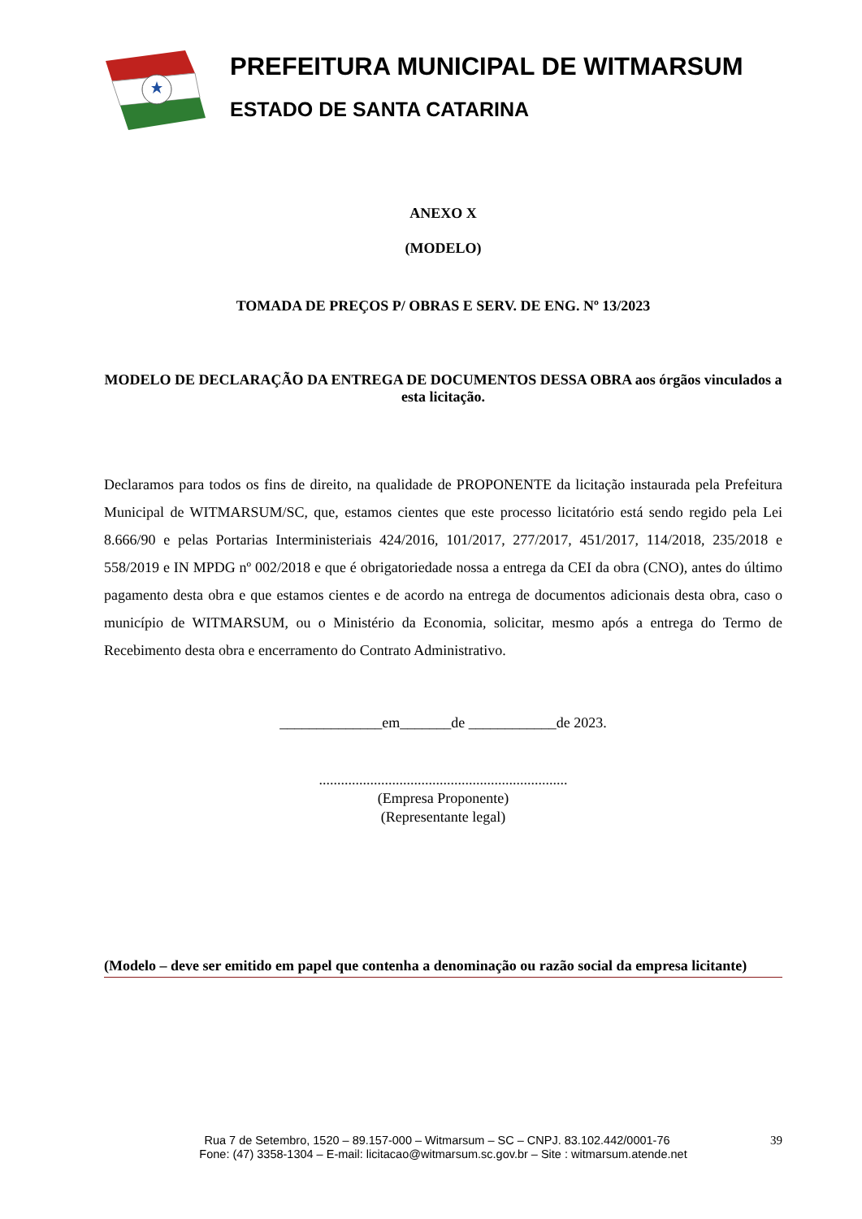PREFEITURA MUNICIPAL DE WITMARSUM
ESTADO DE SANTA CATARINA
ANEXO X
(MODELO)
TOMADA DE PREÇOS P/ OBRAS E SERV. DE ENG. Nº 13/2023
MODELO DE DECLARAÇÃO DA ENTREGA DE DOCUMENTOS DESSA OBRA aos órgãos vinculados a esta licitação.
Declaramos para todos os fins de direito, na qualidade de PROPONENTE da licitação instaurada pela Prefeitura Municipal de WITMARSUM/SC, que, estamos cientes que este processo licitatório está sendo regido pela Lei 8.666/90 e pelas Portarias Interministeriais 424/2016, 101/2017, 277/2017, 451/2017, 114/2018, 235/2018 e 558/2019 e IN MPDG nº 002/2018 e que é obrigatoriedade nossa a entrega da CEI da obra (CNO), antes do último pagamento desta obra e que estamos cientes e de acordo na entrega de documentos adicionais desta obra, caso o município de WITMARSUM, ou o Ministério da Economia, solicitar, mesmo após a entrega do Termo de Recebimento desta obra e encerramento do Contrato Administrativo.
______________em_______de ____________de 2023.
....................................................................
(Empresa Proponente)
(Representante legal)
(Modelo – deve ser emitido em papel que contenha a denominação ou razão social da empresa licitante)
Rua 7 de Setembro, 1520 – 89.157-000 – Witmarsum – SC – CNPJ. 83.102.442/0001-76 39
Fone: (47) 3358-1304 – E-mail: licitacao@witmarsum.sc.gov.br – Site : witmarsum.atende.net